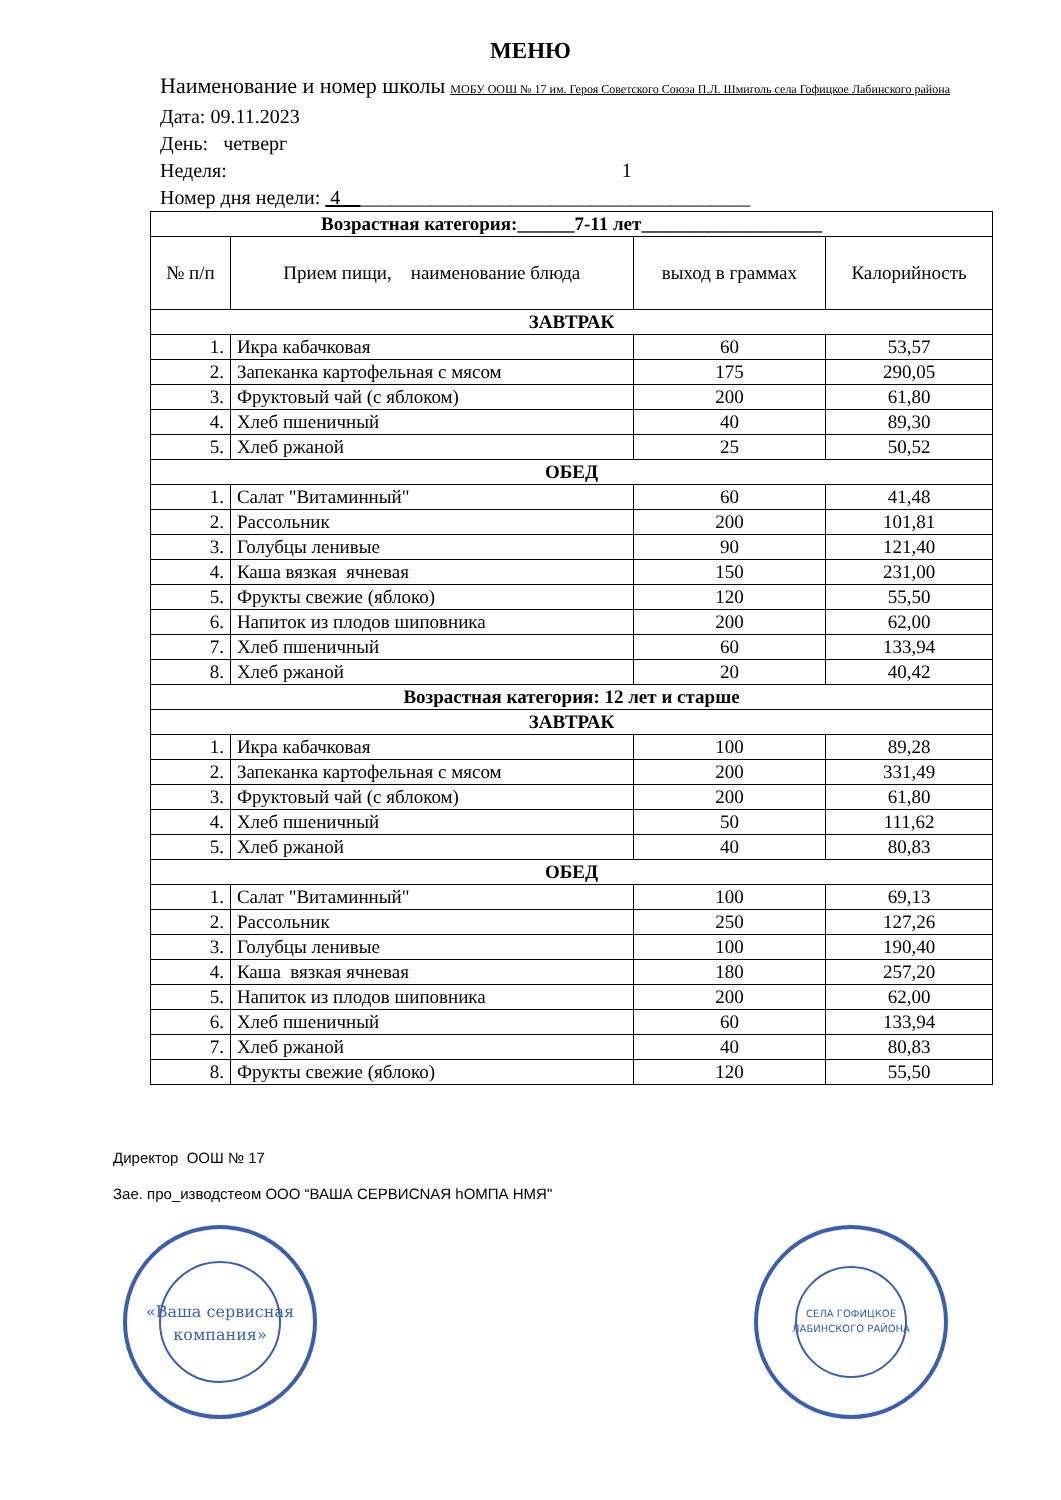МЕНЮ
Наименование и номер школы МОБУ ООШ № 17 им. Героя Советского Союза П.Л. Шмиголь села Гофицкое Лабинского района
Дата: 09.11.2023
День: четверг
Неделя: 1
Номер дня недели: 4_________________________________________
| Возрастная категория:______7-11 лет___________________ | | | |
| № п/п | Прием пищи, наименование блюда | выход в граммах | Калорийность |
| ЗАВТРАК | | | |
| 1. | Икра кабачковая | 60 | 53,57 |
| 2. | Запеканка картофельная с мясом | 175 | 290,05 |
| 3. | Фруктовый чай (с яблоком) | 200 | 61,80 |
| 4. | Хлеб пшеничный | 40 | 89,30 |
| 5. | Хлеб ржаной | 25 | 50,52 |
| ОБЕД | | | |
| 1. | Салат "Витаминный" | 60 | 41,48 |
| 2. | Рассольник | 200 | 101,81 |
| 3. | Голубцы ленивые | 90 | 121,40 |
| 4. | Каша вязкая ячневая | 150 | 231,00 |
| 5. | Фрукты свежие (яблоко) | 120 | 55,50 |
| 6. | Напиток из плодов шиповника | 200 | 62,00 |
| 7. | Хлеб пшеничный | 60 | 133,94 |
| 8. | Хлеб ржаной | 20 | 40,42 |
| Возрастная категория: 12 лет и старше | | | |
| ЗАВТРАК | | | |
| 1. | Икра кабачковая | 100 | 89,28 |
| 2. | Запеканка картофельная с мясом | 200 | 331,49 |
| 3. | Фруктовый чай (с яблоком) | 200 | 61,80 |
| 4. | Хлеб пшеничный | 50 | 111,62 |
| 5. | Хлеб ржаной | 40 | 80,83 |
| ОБЕД | | | |
| 1. | Салат "Витаминный" | 100 | 69,13 |
| 2. | Рассольник | 250 | 127,26 |
| 3. | Голубцы ленивые | 100 | 190,40 |
| 4. | Каша вязкая ячневая | 180 | 257,20 |
| 5. | Напиток из плодов шиповника | 200 | 62,00 |
| 6. | Хлеб пшеничный | 60 | 133,94 |
| 7. | Хлеб ржаной | 40 | 80,83 |
| 8. | Фрукты свежие (яблоко) | 120 | 55,50 |
Директор ООШ № 17
Зае. про_изводстеом ООО “ВАША СЕРВИСNАЯ hОМПА НМЯ"
«Ваша сервисная
компания»
СЕЛА ГОФИЦКОЕ
ЛАБИНСКОГО РАЙОНА